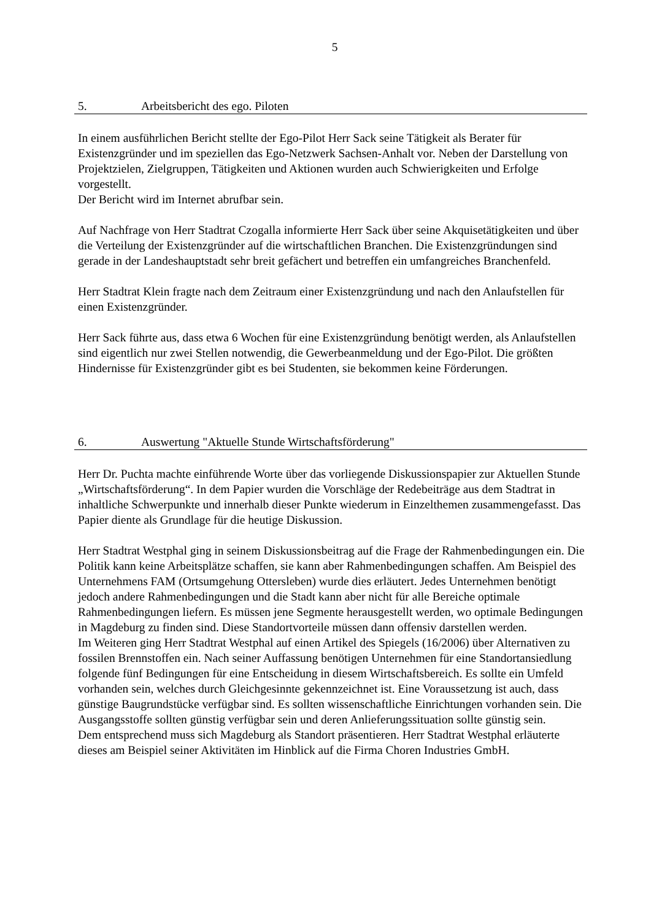5
5. Arbeitsbericht des ego. Piloten
In einem ausführlichen Bericht stellte der Ego-Pilot Herr Sack seine Tätigkeit als Berater für Existenzgründer und im speziellen das Ego-Netzwerk Sachsen-Anhalt vor. Neben der Darstellung von Projektzielen, Zielgruppen, Tätigkeiten und Aktionen wurden auch Schwierigkeiten und Erfolge vorgestellt.
Der Bericht wird im Internet abrufbar sein.
Auf Nachfrage von Herr Stadtrat Czogalla informierte Herr Sack über seine Akquisetätigkeiten und über die Verteilung der Existenzgründer auf die wirtschaftlichen Branchen. Die Existenzgründungen sind gerade in der Landeshauptstadt sehr breit gefächert und betreffen ein umfangreiches Branchenfeld.
Herr Stadtrat Klein fragte nach dem Zeitraum einer Existenzgründung und nach den Anlaufstellen für einen Existenzgründer.
Herr Sack führte aus, dass etwa 6 Wochen für eine Existenzgründung benötigt werden, als Anlaufstellen sind eigentlich nur zwei Stellen notwendig, die Gewerbeanmeldung und der Ego-Pilot. Die größten Hindernisse für Existenzgründer gibt es bei Studenten, sie bekommen keine Förderungen.
6. Auswertung "Aktuelle Stunde Wirtschaftsförderung"
Herr Dr. Puchta machte einführende Worte über das vorliegende Diskussionspapier zur Aktuellen Stunde „Wirtschaftsförderung“. In dem Papier wurden die Vorschläge der Redebeiträge aus dem Stadtrat in inhaltliche Schwerpunkte und innerhalb dieser Punkte wiederum in Einzelthemen zusammengefasst. Das Papier diente als Grundlage für die heutige Diskussion.
Herr Stadtrat Westphal ging in seinem Diskussionsbeitrag auf die Frage der Rahmenbedingungen ein. Die Politik kann keine Arbeitsplätze schaffen, sie kann aber Rahmenbedingungen schaffen. Am Beispiel des Unternehmens FAM (Ortsumgehung Ottersleben) wurde dies erläutert. Jedes Unternehmen benötigt jedoch andere Rahmenbedingungen und die Stadt kann aber nicht für alle Bereiche optimale Rahmenbedingungen liefern. Es müssen jene Segmente herausgestellt werden, wo optimale Bedingungen in Magdeburg zu finden sind. Diese Standortvorteile müssen dann offensiv darstellen werden.
Im Weiteren ging Herr Stadtrat Westphal auf einen Artikel des Spiegels (16/2006) über Alternativen zu fossilen Brennstoffen ein. Nach seiner Auffassung benötigen Unternehmen für eine Standortansiedlung folgende fünf Bedingungen für eine Entscheidung in diesem Wirtschaftsbereich. Es sollte ein Umfeld vorhanden sein, welches durch Gleichgesinnte gekennzeichnet ist. Eine Voraussetzung ist auch, dass günstige Baugrundstücke verfügbar sind. Es sollten wissenschaftliche Einrichtungen vorhanden sein. Die Ausgangsstoffe sollten günstig verfügbar sein und deren Anlieferungssituation sollte günstig sein.
Dem entsprechend muss sich Magdeburg als Standort präsentieren. Herr Stadtrat Westphal erläuterte dieses am Beispiel seiner Aktivitäten im Hinblick auf die Firma Choren Industries GmbH.